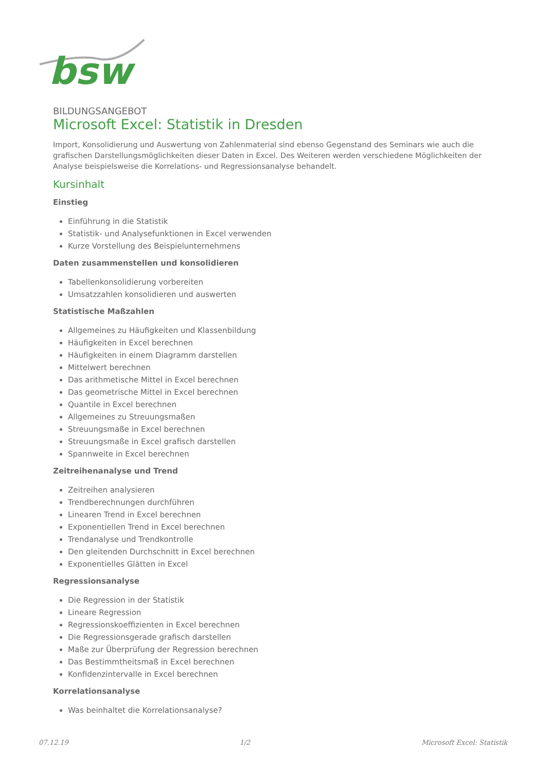bsw
BILDUNGSANGEBOT
Microsoft Excel: Statistik in Dresden
Import, Konsolidierung und Auswertung von Zahlenmaterial sind ebenso Gegenstand des Seminars wie auch die grafischen Darstellungsmöglichkeiten dieser Daten in Excel. Des Weiteren werden verschiedene Möglichkeiten der Analyse beispielsweise die Korrelations- und Regressionsanalyse behandelt.
Kursinhalt
Einstieg
Einführung in die Statistik
Statistik- und Analysefunktionen in Excel verwenden
Kurze Vorstellung des Beispielunternehmens
Daten zusammenstellen und konsolidieren
Tabellenkonsolidierung vorbereiten
Umsatzzahlen konsolidieren und auswerten
Statistische Maßzahlen
Allgemeines zu Häufigkeiten und Klassenbildung
Häufigkeiten in Excel berechnen
Häufigkeiten in einem Diagramm darstellen
Mittelwert berechnen
Das arithmetische Mittel in Excel berechnen
Das geometrische Mittel in Excel berechnen
Quantile in Excel berechnen
Allgemeines zu Streuungsmaßen
Streuungsmaße in Excel berechnen
Streuungsmaße in Excel grafisch darstellen
Spannweite in Excel berechnen
Zeitreihenanalyse und Trend
Zeitreihen analysieren
Trendberechnungen durchführen
Linearen Trend in Excel berechnen
Exponentiellen Trend in Excel berechnen
Trendanalyse und Trendkontrolle
Den gleitenden Durchschnitt in Excel berechnen
Exponentielles Glätten in Excel
Regressionsanalyse
Die Regression in der Statistik
Lineare Regression
Regressionskoeffizienten in Excel berechnen
Die Regressionsgerade grafisch darstellen
Maße zur Überprüfung der Regression berechnen
Das Bestimmtheitsmaß in Excel berechnen
Konfidenzintervalle in Excel berechnen
Korrelationsanalyse
Was beinhaltet die Korrelationsanalyse?
07.12.19 1/2 Microsoft Excel: Statistik